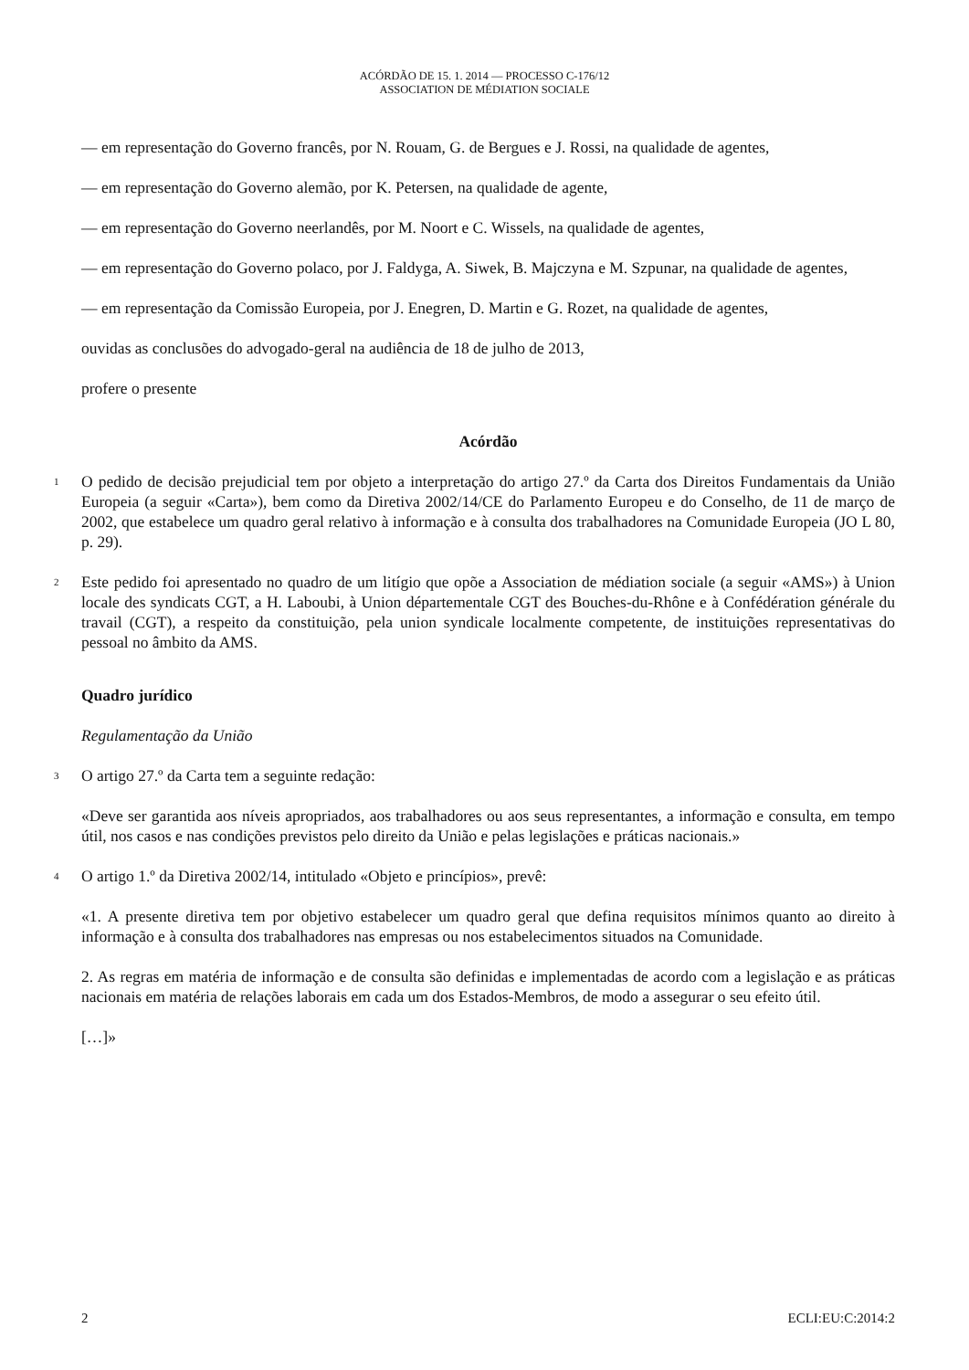ACÓRDÃO DE 15. 1. 2014 — PROCESSO C-176/12
ASSOCIATION DE MÉDIATION SOCIALE
— em representação do Governo francês, por N. Rouam, G. de Bergues e J. Rossi, na qualidade de agentes,
— em representação do Governo alemão, por K. Petersen, na qualidade de agente,
— em representação do Governo neerlandês, por M. Noort e C. Wissels, na qualidade de agentes,
— em representação do Governo polaco, por J. Faldyga, A. Siwek, B. Majczyna e M. Szpunar, na qualidade de agentes,
— em representação da Comissão Europeia, por J. Enegren, D. Martin e G. Rozet, na qualidade de agentes,
ouvidas as conclusões do advogado-geral na audiência de 18 de julho de 2013,
profere o presente
Acórdão
1 O pedido de decisão prejudicial tem por objeto a interpretação do artigo 27.º da Carta dos Direitos Fundamentais da União Europeia (a seguir «Carta»), bem como da Diretiva 2002/14/CE do Parlamento Europeu e do Conselho, de 11 de março de 2002, que estabelece um quadro geral relativo à informação e à consulta dos trabalhadores na Comunidade Europeia (JO L 80, p. 29).
2 Este pedido foi apresentado no quadro de um litígio que opõe a Association de médiation sociale (a seguir «AMS») à Union locale des syndicats CGT, a H. Laboubi, à Union départementale CGT des Bouches-du-Rhône e à Confédération générale du travail (CGT), a respeito da constituição, pela union syndicale localmente competente, de instituições representativas do pessoal no âmbito da AMS.
Quadro jurídico
Regulamentação da União
3 O artigo 27.º da Carta tem a seguinte redação:
«Deve ser garantida aos níveis apropriados, aos trabalhadores ou aos seus representantes, a informação e consulta, em tempo útil, nos casos e nas condições previstos pelo direito da União e pelas legislações e práticas nacionais.»
4 O artigo 1.º da Diretiva 2002/14, intitulado «Objeto e princípios», prevê:
«1. A presente diretiva tem por objetivo estabelecer um quadro geral que defina requisitos mínimos quanto ao direito à informação e à consulta dos trabalhadores nas empresas ou nos estabelecimentos situados na Comunidade.
2. As regras em matéria de informação e de consulta são definidas e implementadas de acordo com a legislação e as práticas nacionais em matéria de relações laborais em cada um dos Estados-Membros, de modo a assegurar o seu efeito útil.
[…]»
2 ECLI:EU:C:2014:2